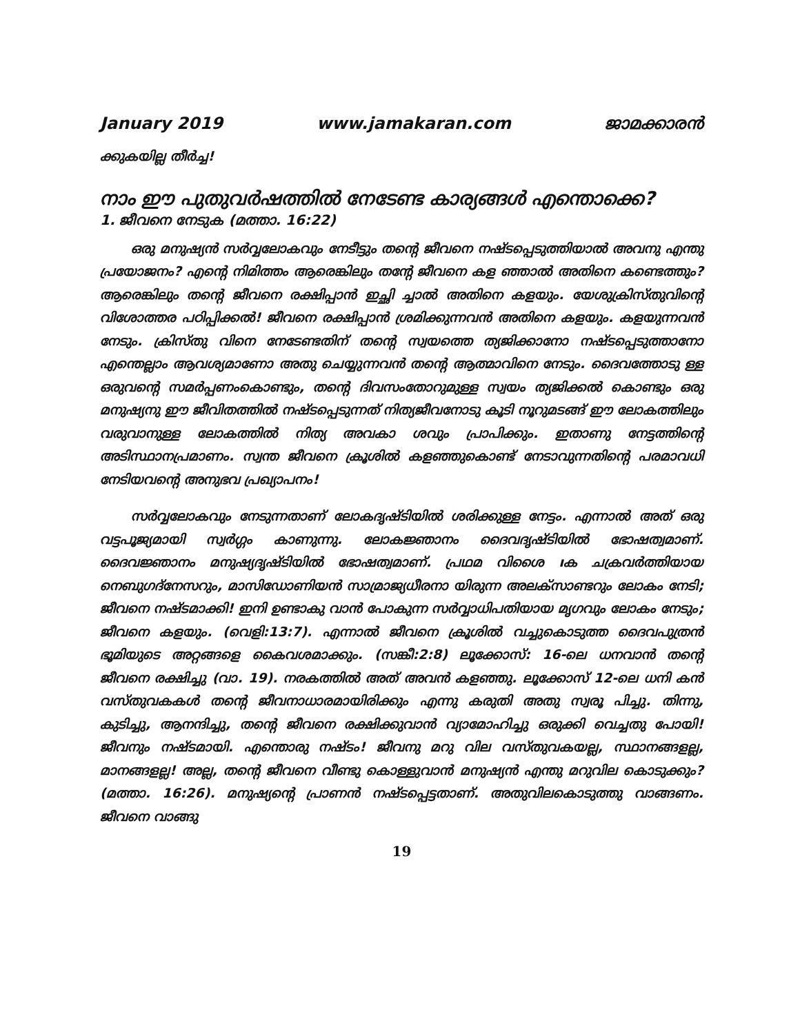January 2019 www.jamakaran.com ജാമക്കാരൻ
ക്കുകയില്ല തീർച്ച!
നാം ഈ പുതുവർഷത്തിൽ നേടേണ്ട കാര്യങ്ങൾ എന്തൊക്കെ?
1. ജീവനെ നേടുക (മത്താ. 16:22)
ഒരു മനുഷ്യൻ സർവ്വലോകവും നേടീട്ടും തന്റെ ജീവനെ നഷ്ടപ്പെടുത്തിയാൽ അവനു എന്തു പ്രയോജനം? എന്റെ നിമിത്തം ആരെങ്കിലും തന്റേ ജീവനെ കള ഞ്ഞാൽ അതിനെ കണ്ടെത്തും? ആരെങ്കിലും തന്റെ ജീവനെ രക്ഷിപ്പാൻ ഇച്ഛി ച്ചാൽ അതിനെ കളയും. യേശുക്രിസ്തുവിന്റെ വിശോത്തര പഠിപ്പിക്കൽ! ജീവനെ രക്ഷിപ്പാൻ ശ്രമിക്കുന്നവൻ അതിനെ കളയും. കളയുന്നവൻ നേടും. ക്രിസ്തു വിനെ നേടേണ്ടതിന് തന്റെ സ്വയത്തെ ത്യജിക്കാനോ നഷ്ടപ്പെടുത്താനോ എന്തെല്ലാം ആവശ്യമാണോ അതു ചെയ്യുന്നവൻ തന്റെ ആത്മാവിനെ നേടും. ദൈവത്തോടു ള്ള ഒരുവന്റെ സമർപ്പണംകൊണ്ടും, തന്റെ ദിവസംതോറുമുള്ള സ്വയം ത്യജിക്കൽ കൊണ്ടും ഒരു മനുഷ്യനു ഈ ജീവിതത്തിൽ നഷ്ടപ്പെടുന്നത് നിത്യജീവനോടു കൂടി നൂറുമടങ്ങ് ഈ ലോകത്തിലും വരുവാനുള്ള ലോകത്തിൽ നിത്യ അവകാ ശവും പ്രാപിക്കും. ഇതാണു നേട്ടത്തിന്റെ അടിസ്ഥാനപ്രമാണം. സ്വന്ത ജീവനെ ക്രൂശിൽ കളഞ്ഞുകൊണ്ട് നേടാവുന്നതിന്റെ പരമാവധി നേടിയവന്റെ അനുഭവ പ്രഖ്യാപനം!
സർവ്വലോകവും നേടുന്നതാണ് ലോകദൃഷ്ടിയിൽ ശരിക്കുള്ള നേട്ടം. എന്നാൽ അത് ഒരു വട്ടപൂജ്യമായി സ്വർഗ്ഗം കാണുന്നു. ലോകജ്ഞാനം ദൈവദൃഷ്ടിയിൽ ഭോഷത്വമാണ്. ദൈവജ്ഞാനം മനുഷ്യദൃഷ്ടിയിൽ ഭോഷത്വമാണ്. പ്രഥമ വിശൈ ıക ചക്രവർത്തിയായ നെബുഗദ്നേസറും, മാസിഡോണിയൻ സാമ്രാജ്യധീരനാ യിരുന്ന അലക്സാണ്ടറും ലോകം നേടി; ജീവനെ നഷ്ടമാക്കി! ഇനി ഉണ്ടാകു വാൻ പോകുന്ന സർവ്വാധിപതിയായ മൃഗവും ലോകം നേടും; ജീവനെ കളയും. (വെളി:13:7). എന്നാൽ ജീവനെ ക്രൂശിൽ വച്ചുകൊടുത്ത ദൈവപുത്രൻ ഭൂമിയുടെ അറ്റങ്ങളെ കൈവശമാക്കും. (സങ്കീ:2:8) ലൂക്കോസ്: 16-ലെ ധനവാൻ തന്റെ ജീവനെ രക്ഷിച്ചു (വാ. 19). നരകത്തിൽ അത് അവൻ കളഞ്ഞു. ലൂക്കോസ് 12-ലെ ധനി കൻ വസ്തുവകകൾ തന്റെ ജീവനാധാരമായിരിക്കും എന്നു കരുതി അതു സ്വരൂ പിച്ചു. തിന്നു, കുടിച്ചു, ആനന്ദിച്ചു, തന്റെ ജീവനെ രക്ഷിക്കുവാൻ വ്യാമോഹിച്ചു ഒരുക്കി വെച്ചതു പോയി! ജീവനും നഷ്ടമായി. എന്തൊരു നഷ്ടം! ജീവനു മറു വില വസ്തുവകയല്ല, സ്ഥാനങ്ങളല്ല, മാനങ്ങളല്ല! അല്ല, തന്റെ ജീവനെ വീണ്ടു കൊള്ളുവാൻ മനുഷ്യൻ എന്തു മറുവില കൊടുക്കും? (മത്താ. 16:26). മനുഷ്യന്റെ പ്രാണൻ നഷ്ടപ്പെട്ടതാണ്. അതുവിലകൊടുത്തു വാങ്ങണം. ജീവനെ വാങ്ങു
19